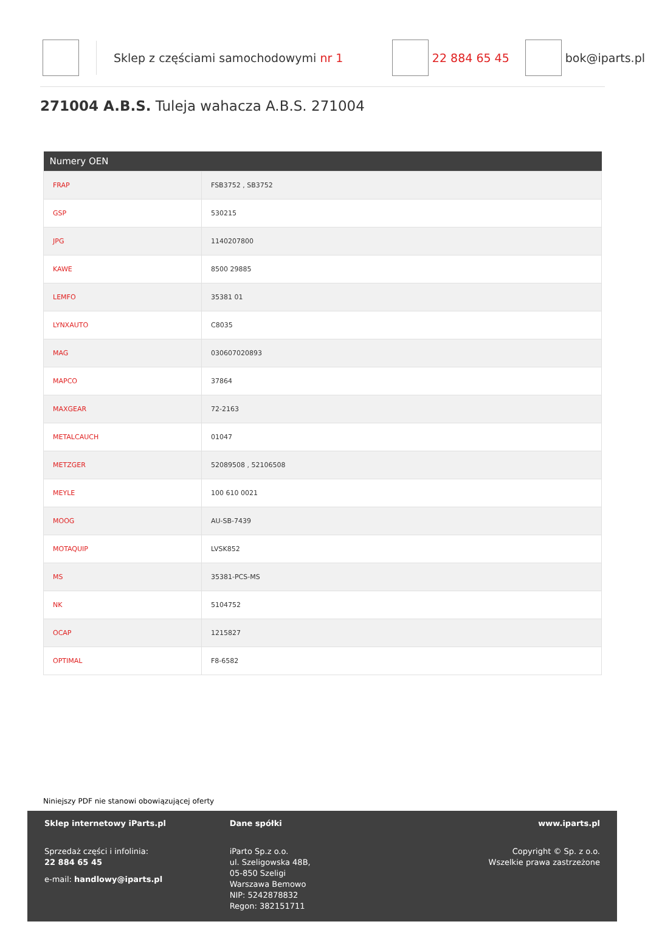Sklep z częściami samochodowymi nr 1 22 884 65 45 bok@iparts.pl
271004 A.B.S. Tuleja wahacza A.B.S. 271004
| Numery OEN | |
| --- | --- |
| FRAP | FSB3752 , SB3752 |
| GSP | 530215 |
| JPG | 1140207800 |
| KAWE | 8500 29885 |
| LEMFO | 35381 01 |
| LYNXAUTO | C8035 |
| MAG | 030607020893 |
| MAPCO | 37864 |
| MAXGEAR | 72-2163 |
| METALCAUCH | 01047 |
| METZGER | 52089508 , 52106508 |
| MEYLE | 100 610 0021 |
| MOOG | AU-SB-7439 |
| MOTAQUIP | LVSK852 |
| MS | 35381-PCS-MS |
| NK | 5104752 |
| OCAP | 1215827 |
| OPTIMAL | F8-6582 |
Niniejszy PDF nie stanowi obowiązującej oferty
Sklep internetowy iParts.pl
Sprzedaż części i infolinia:
22 884 65 45
e-mail: handlowy@iparts.pl
Dane spółki
iParto Sp.z o.o.
ul. Szeligowska 48B,
05-850 Szeligi
Warszawa Bemowo
NIP: 5242878832
Regon: 382151711
www.iparts.pl
Copyright © Sp. z o.o.
Wszelkie prawa zastrzeżone